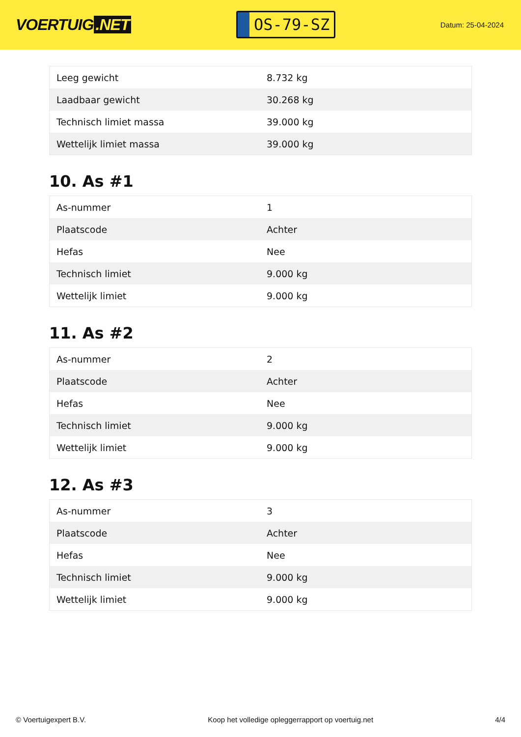VOERTUIG.NET
OS-79-SZ
Datum: 25-04-2024
| Leeg gewicht | 8.732 kg |
| Laadbaar gewicht | 30.268 kg |
| Technisch limiet massa | 39.000 kg |
| Wettelijk limiet massa | 39.000 kg |
10. As #1
| As-nummer | 1 |
| Plaatscode | Achter |
| Hefas | Nee |
| Technisch limiet | 9.000 kg |
| Wettelijk limiet | 9.000 kg |
11. As #2
| As-nummer | 2 |
| Plaatscode | Achter |
| Hefas | Nee |
| Technisch limiet | 9.000 kg |
| Wettelijk limiet | 9.000 kg |
12. As #3
| As-nummer | 3 |
| Plaatscode | Achter |
| Hefas | Nee |
| Technisch limiet | 9.000 kg |
| Wettelijk limiet | 9.000 kg |
© Voertuigexpert B.V. Koop het volledige opleggerrapport op voertuig.net 4/4